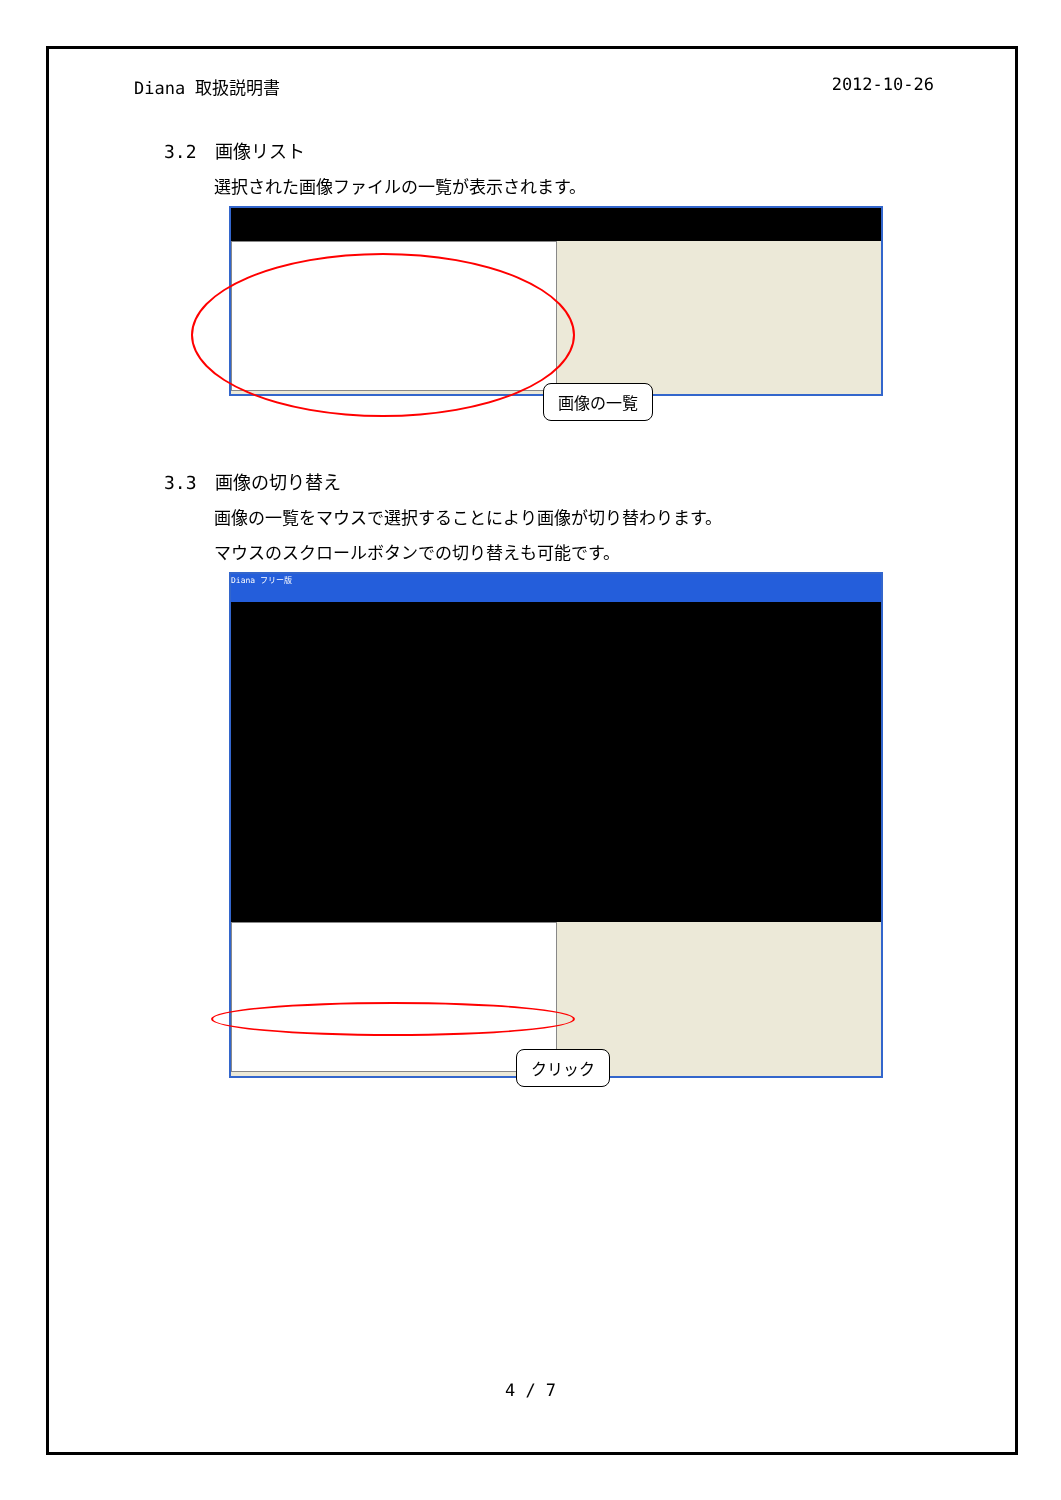Diana 取扱説明書 2012-10-26
3.2　画像リスト
選択された画像ファイルの一覧が表示されます。
画像の一覧
3.3　画像の切り替え
画像の一覧をマウスで選択することにより画像が切り替わります。
マウスのスクロールボタンでの切り替えも可能です。
Diana フリー版
クリック
4 / 7